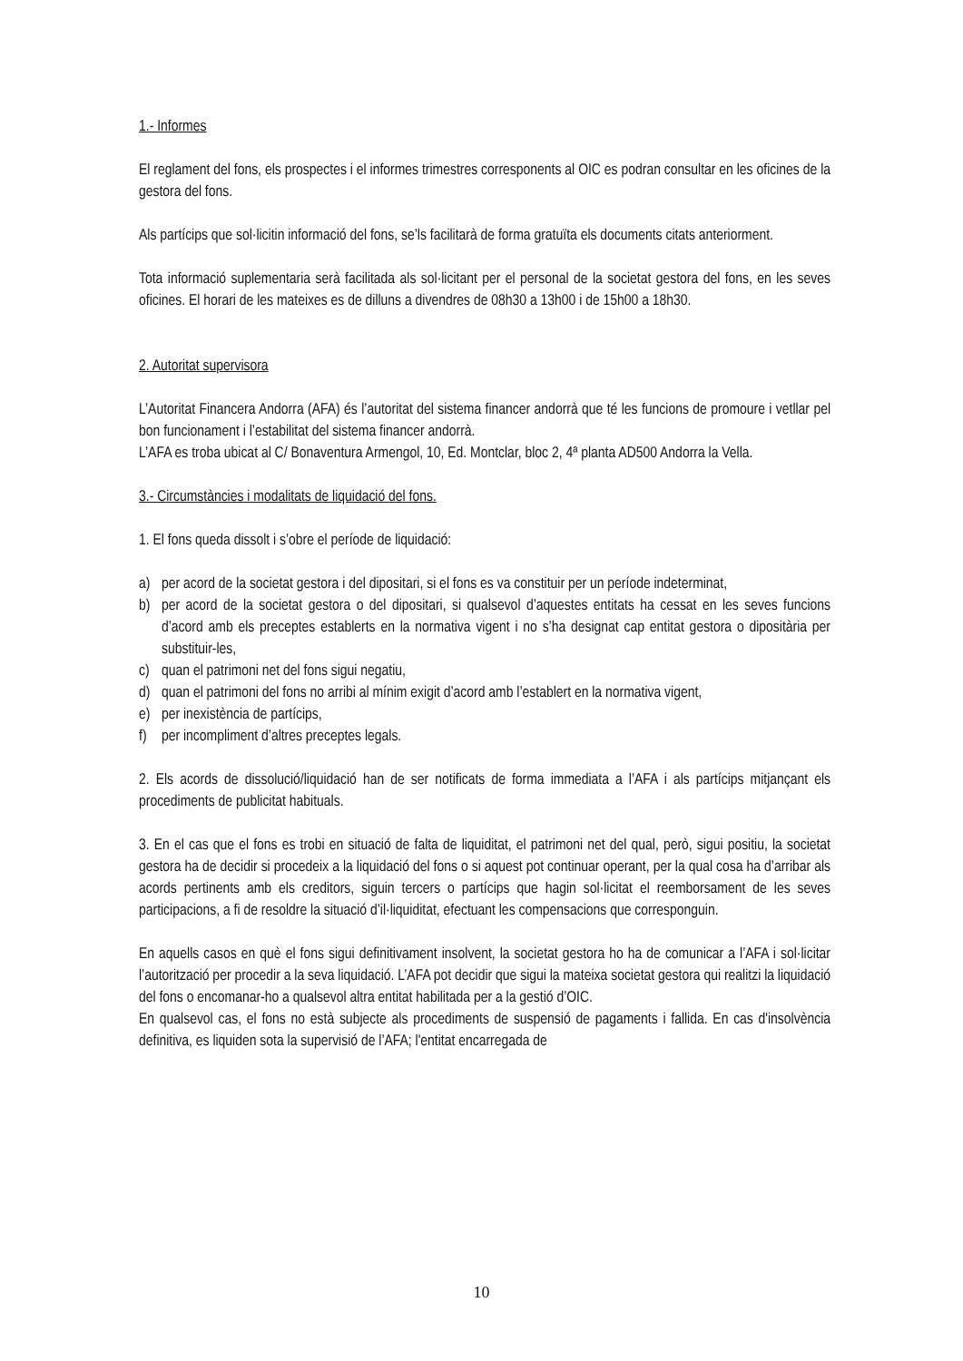1.- Informes
El reglament del fons, els prospectes i el informes trimestres corresponents al OIC es podran consultar en les oficines de la gestora del fons.
Als partícips que sol·licitin informació del fons, se’ls facilitarà de forma gratuïta els documents citats anteriorment.
Tota informació suplementaria serà facilitada als sol·licitant per el personal de la societat gestora del fons, en les seves oficines. El horari de les mateixes es de dilluns a divendres de 08h30 a 13h00 i de 15h00 a 18h30.
2. Autoritat supervisora
L’Autoritat Financera Andorra (AFA) és l’autoritat del sistema financer andorrà que té les funcions de promoure i vetllar pel bon funcionament i l’estabilitat del sistema financer andorrà.
L’AFA es troba ubicat al C/ Bonaventura Armengol, 10, Ed. Montclar, bloc 2, 4ª planta AD500 Andorra la Vella.
3.- Circumstàncies i modalitats de liquidació del fons.
1. El fons queda dissolt i s’obre el període de liquidació:
a) per acord de la societat gestora i del dipositari, si el fons es va constituir per un període indeterminat,
b) per acord de la societat gestora o del dipositari, si qualsevol d’aquestes entitats ha cessat en les seves funcions d’acord amb els preceptes establerts en la normativa vigent i no s’ha designat cap entitat gestora o dipositària per substituir-les,
c) quan el patrimoni net del fons sigui negatiu,
d) quan el patrimoni del fons no arribi al mínim exigit d’acord amb l’establert en la normativa vigent,
e) per inexistència de partícips,
f) per incompliment d’altres preceptes legals.
2. Els acords de dissolució/liquidació han de ser notificats de forma immediata a l’AFA i als partícips mitjançant els procediments de publicitat habituals.
3. En el cas que el fons es trobi en situació de falta de liquiditat, el patrimoni net del qual, però, sigui positiu, la societat gestora ha de decidir si procedeix a la liquidació del fons o si aquest pot continuar operant, per la qual cosa ha d’arribar als acords pertinents amb els creditors, siguin tercers o partícips que hagin sol·licitat el reemborsament de les seves participacions, a fi de resoldre la situació d’il·liquiditat, efectuant les compensacions que corresponguin.
En aquells casos en què el fons sigui definitivament insolvent, la societat gestora ho ha de comunicar a l’AFA i sol·licitar l’autorització per procedir a la seva liquidació. L’AFA pot decidir que sigui la mateixa societat gestora qui realitzi la liquidació del fons o encomanar-ho a qualsevol altra entitat habilitada per a la gestió d’OIC.
En qualsevol cas, el fons no està subjecte als procediments de suspensió de pagaments i fallida. En cas d'insolvència definitiva, es liquiden sota la supervisió de l’AFA; l'entitat encarregada de
10